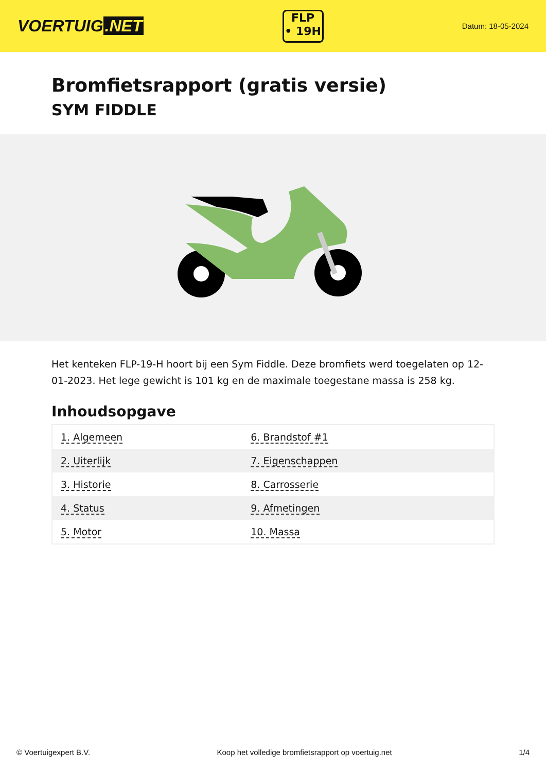VOERTUIG.NET
FLP
• 19H
Datum: 18-05-2024
Bromfietsrapport (gratis versie)
SYM FIDDLE
Het kenteken FLP-19-H hoort bij een Sym Fiddle. Deze bromfiets werd toegelaten op 12-01-2023. Het lege gewicht is 101 kg en de maximale toegestane massa is 258 kg.
Inhoudsopgave
| 1. Algemeen | 6. Brandstof #1 |
| 2. Uiterlijk | 7. Eigenschappen |
| 3. Historie | 8. Carrosserie |
| 4. Status | 9. Afmetingen |
| 5. Motor | 10. Massa |
© Voertuigexpert B.V. Koop het volledige bromfietsrapport op voertuig.net 1/4